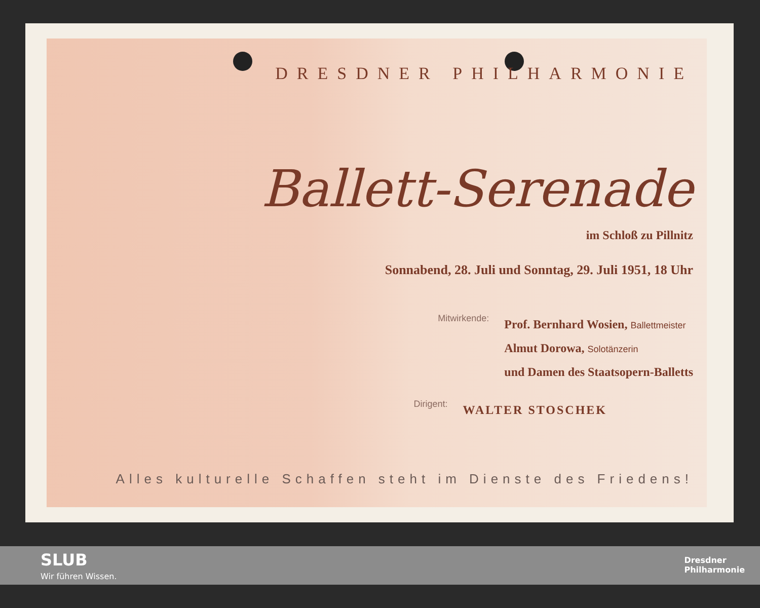DRESDNER PHILHARMONIE
Ballett-Serenade
im Schloß zu Pillnitz
Sonnabend, 28. Juli und Sonntag, 29. Juli 1951, 18 Uhr
Mitwirkende:
Prof. Bernhard Wosien, Ballettmeister
Almut Dorowa, Solotänzerin
und Damen des Staatsopern-Balletts
Dirigent:
WALTER STOSCHEK
Alles kulturelle Schaffen steht im Dienste des Friedens!
SLUB
Wir führen Wissen.
Dresdner
Philharmonie